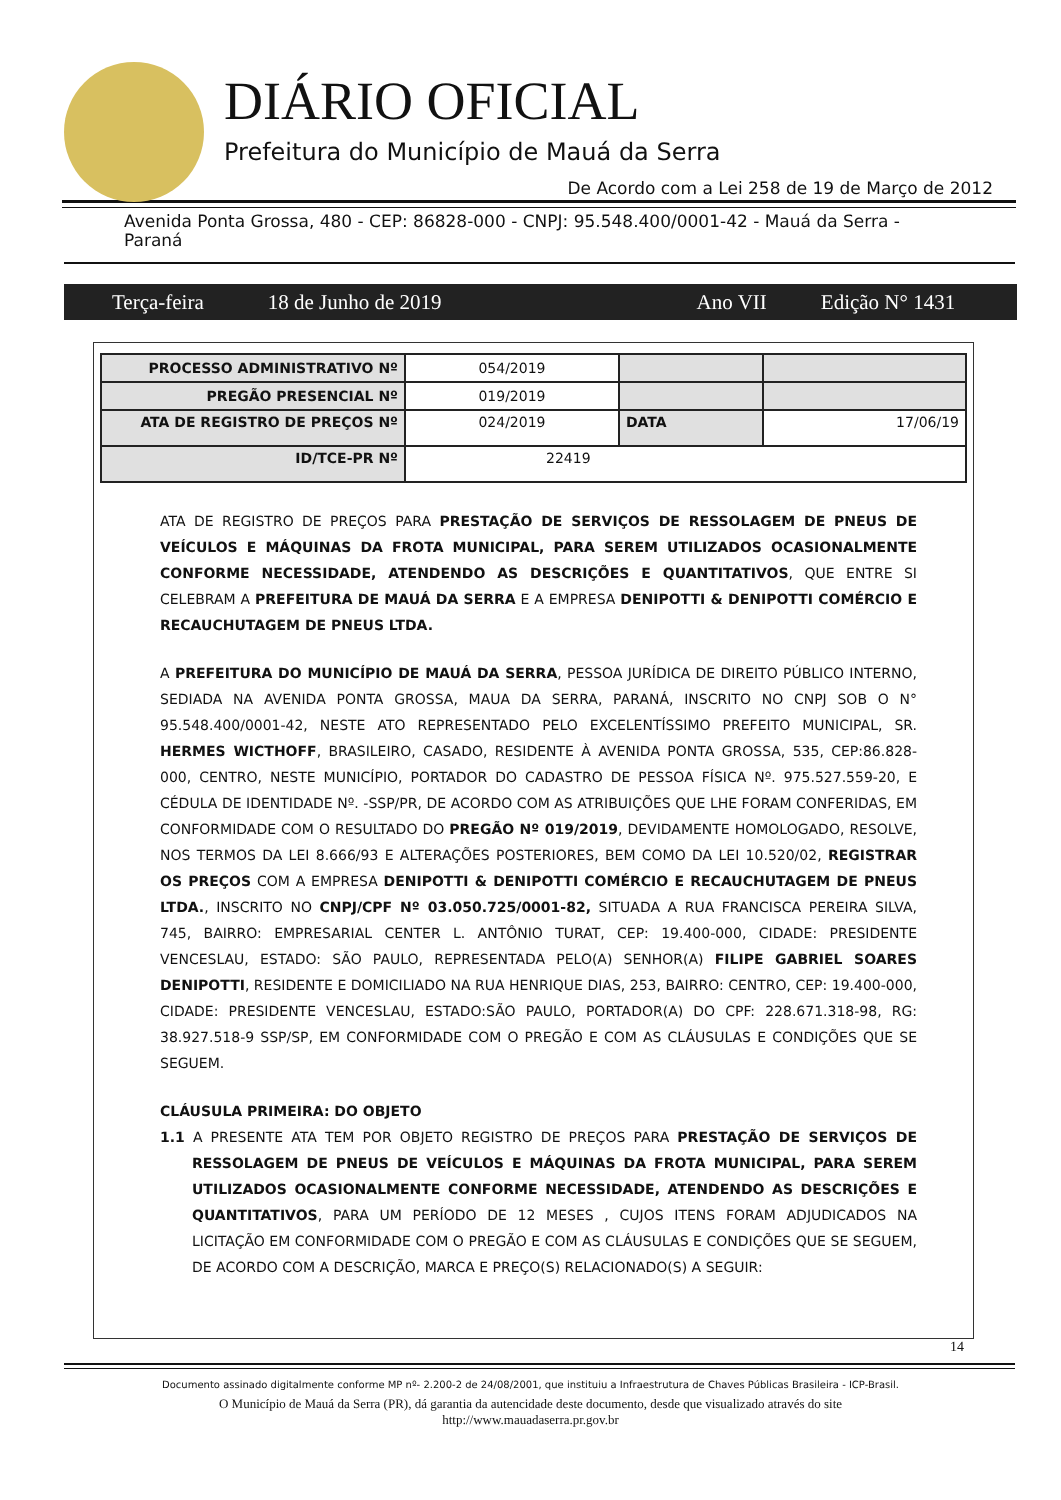DIÁRIO OFICIAL
Prefeitura do Município de Mauá da Serra
De Acordo com a Lei 258 de 19 de Março de 2012
Avenida Ponta Grossa, 480 - CEP: 86828-000 - CNPJ: 95.548.400/0001-42 - Mauá da Serra - Paraná
Terça-feira 18 de Junho de 2019 Ano VII Edição N° 1431
| PROCESSO ADMINISTRATIVO Nº | 054/2019 | | |
| PREGÃO PRESENCIAL Nº | 019/2019 | | |
| ATA DE REGISTRO DE PREÇOS Nº | 024/2019 | DATA | 17/06/19 |
| ID/TCE-PR Nº | 22419 | | |
ATA DE REGISTRO DE PREÇOS PARA PRESTAÇÃO DE SERVIÇOS DE RESSOLAGEM DE PNEUS DE VEÍCULOS E MÁQUINAS DA FROTA MUNICIPAL, PARA SEREM UTILIZADOS OCASIONALMENTE CONFORME NECESSIDADE, ATENDENDO AS DESCRIÇÕES E QUANTITATIVOS, QUE ENTRE SI CELEBRAM A PREFEITURA DE MAUÁ DA SERRA E A EMPRESA DENIPOTTI & DENIPOTTI COMÉRCIO E RECAUCHUTAGEM DE PNEUS LTDA.
A PREFEITURA DO MUNICÍPIO DE MAUÁ DA SERRA, PESSOA JURÍDICA DE DIREITO PÚBLICO INTERNO, SEDIADA NA AVENIDA PONTA GROSSA, MAUA DA SERRA, PARANÁ, INSCRITO NO CNPJ SOB O N° 95.548.400/0001-42, NESTE ATO REPRESENTADO PELO EXCELENTÍSSIMO PREFEITO MUNICIPAL, SR. HERMES WICTHOFF, BRASILEIRO, CASADO, RESIDENTE À AVENIDA PONTA GROSSA, 535, CEP:86.828-000, CENTRO, NESTE MUNICÍPIO, PORTADOR DO CADASTRO DE PESSOA FÍSICA Nº. 975.527.559-20, E CÉDULA DE IDENTIDADE Nº. -SSP/PR, DE ACORDO COM AS ATRIBUIÇÕES QUE LHE FORAM CONFERIDAS, EM CONFORMIDADE COM O RESULTADO DO PREGÃO Nº 019/2019, DEVIDAMENTE HOMOLOGADO, RESOLVE, NOS TERMOS DA LEI 8.666/93 E ALTERAÇÕES POSTERIORES, BEM COMO DA LEI 10.520/02, REGISTRAR OS PREÇOS COM A EMPRESA DENIPOTTI & DENIPOTTI COMÉRCIO E RECAUCHUTAGEM DE PNEUS LTDA., INSCRITO NO CNPJ/CPF Nº 03.050.725/0001-82, SITUADA A RUA FRANCISCA PEREIRA SILVA, 745, BAIRRO: EMPRESARIAL CENTER L. ANTÔNIO TURAT, CEP: 19.400-000, CIDADE: PRESIDENTE VENCESLAU, ESTADO: SÃO PAULO, REPRESENTADA PELO(A) SENHOR(A) FILIPE GABRIEL SOARES DENIPOTTI, RESIDENTE E DOMICILIADO NA RUA HENRIQUE DIAS, 253, BAIRRO: CENTRO, CEP: 19.400-000, CIDADE: PRESIDENTE VENCESLAU, ESTADO:SÃO PAULO, PORTADOR(A) DO CPF: 228.671.318-98, RG: 38.927.518-9 SSP/SP, EM CONFORMIDADE COM O PREGÃO E COM AS CLÁUSULAS E CONDIÇÕES QUE SE SEGUEM.
CLÁUSULA PRIMEIRA: DO OBJETO
1.1 A PRESENTE ATA TEM POR OBJETO REGISTRO DE PREÇOS PARA PRESTAÇÃO DE SERVIÇOS DE RESSOLAGEM DE PNEUS DE VEÍCULOS E MÁQUINAS DA FROTA MUNICIPAL, PARA SEREM UTILIZADOS OCASIONALMENTE CONFORME NECESSIDADE, ATENDENDO AS DESCRIÇÕES E QUANTITATIVOS, PARA UM PERÍODO DE 12 MESES , CUJOS ITENS FORAM ADJUDICADOS NA LICITAÇÃO EM CONFORMIDADE COM O PREGÃO E COM AS CLÁUSULAS E CONDIÇÕES QUE SE SEGUEM, DE ACORDO COM A DESCRIÇÃO, MARCA E PREÇO(S) RELACIONADO(S) A SEGUIR:
14
Documento assinado digitalmente conforme MP nº- 2.200-2 de 24/08/2001, que instituiu a Infraestrutura de Chaves Públicas Brasileira - ICP-Brasil.
O Município de Mauá da Serra (PR), dá garantia da autencidade deste documento, desde que visualizado através do site
http://www.mauadaserra.pr.gov.br